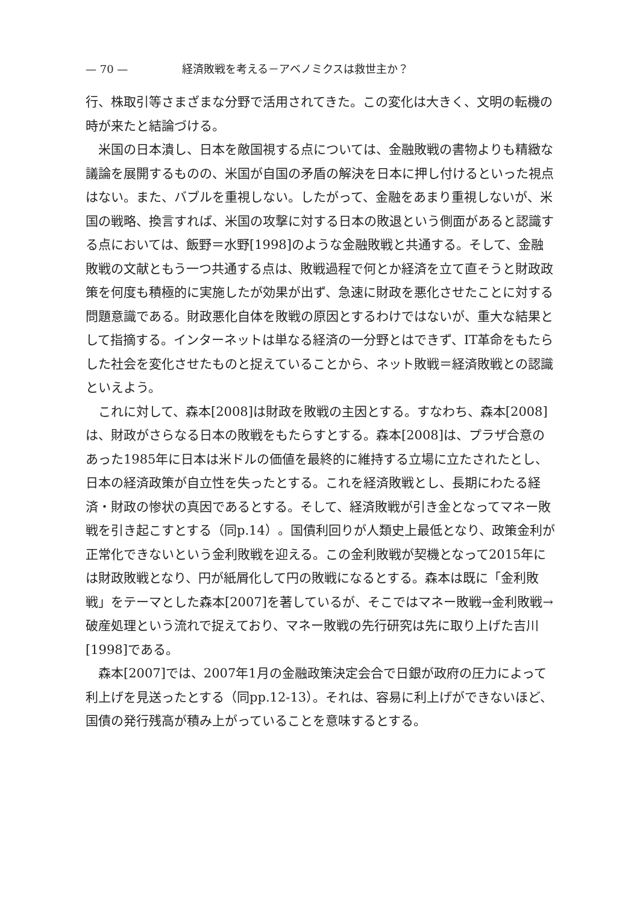— 70 — 経済敗戦を考える－アベノミクスは救世主か？
行、株取引等さまざまな分野で活用されてきた。この変化は大きく、文明の転機の時が来たと結論づける。
米国の日本潰し、日本を敵国視する点については、金融敗戦の書物よりも精緻な議論を展開するものの、米国が自国の矛盾の解決を日本に押し付けるといった視点はない。また、バブルを重視しない。したがって、金融をあまり重視しないが、米国の戦略、換言すれば、米国の攻撃に対する日本の敗退という側面があると認識する点においては、飯野＝水野[1998]のような金融敗戦と共通する。そして、金融敗戦の文献ともう一つ共通する点は、敗戦過程で何とか経済を立て直そうと財政政策を何度も積極的に実施したが効果が出ず、急速に財政を悪化させたことに対する問題意識である。財政悪化自体を敗戦の原因とするわけではないが、重大な結果として指摘する。インターネットは単なる経済の一分野とはできず、IT革命をもたらした社会を変化させたものと捉えていることから、ネット敗戦＝経済敗戦との認識といえよう。
これに対して、森本[2008]は財政を敗戦の主因とする。すなわち、森本[2008]は、財政がさらなる日本の敗戦をもたらすとする。森本[2008]は、プラザ合意のあった1985年に日本は米ドルの価値を最終的に維持する立場に立たされたとし、日本の経済政策が自立性を失ったとする。これを経済敗戦とし、長期にわたる経済・財政の惨状の真因であるとする。そして、経済敗戦が引き金となってマネー敗戦を引き起こすとする（同p.14）。国債利回りが人類史上最低となり、政策金利が正常化できないという金利敗戦を迎える。この金利敗戦が契機となって2015年には財政敗戦となり、円が紙屑化して円の敗戦になるとする。森本は既に「金利敗戦」をテーマとした森本[2007]を著しているが、そこではマネー敗戦→金利敗戦→破産処理という流れで捉えており、マネー敗戦の先行研究は先に取り上げた吉川[1998]である。
森本[2007]では、2007年1月の金融政策決定会合で日銀が政府の圧力によって利上げを見送ったとする（同pp.12-13）。それは、容易に利上げができないほど、国債の発行残高が積み上がっていることを意味するとする。